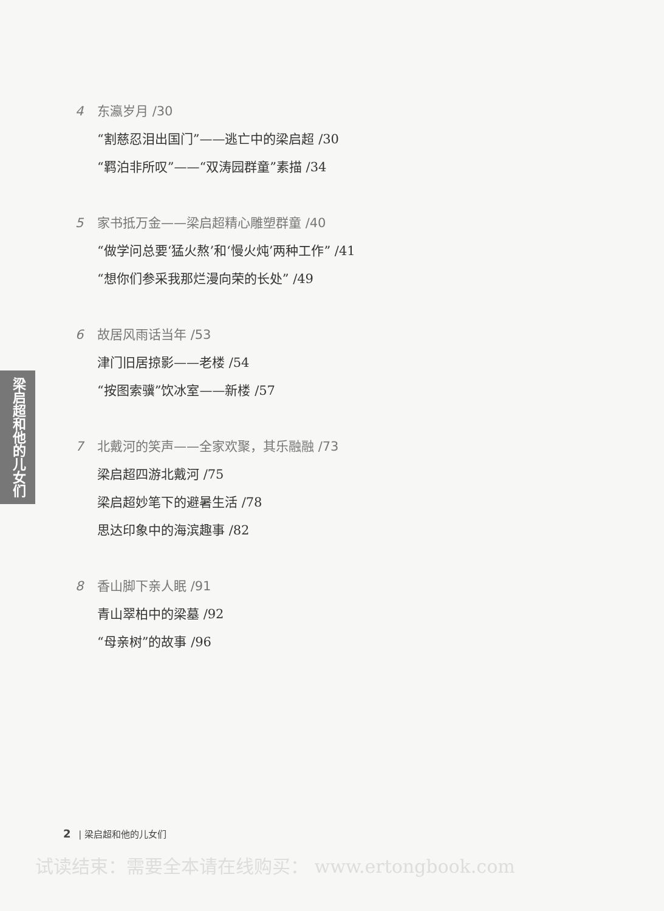梁启超和他的儿女们
4 东瀛岁月 /30
“割慈忍泪出国门”——逃亡中的梁启超 /30
“羁泊非所叹”——“双涛园群童”素描 /34
5 家书抵万金——梁启超精心雕塑群童 /40
“做学问总要‘猛火熬’和‘慢火炖’两种工作” /41
“想你们参采我那烂漫向荣的长处” /49
6 故居风雨话当年 /53
津门旧居掠影——老楼 /54
“按图索骥”饮冰室——新楼 /57
7 北戴河的笑声——全家欢聚，其乐融融 /73
梁启超四游北戴河 /75
梁启超妙笔下的避暑生活 /78
思达印象中的海滨趣事 /82
8 香山脚下亲人眠 /91
青山翠柏中的梁墓 /92
“母亲树”的故事 /96
2 | 梁启超和他的儿女们
试读结束：需要全本请在线购买： www.ertongbook.com